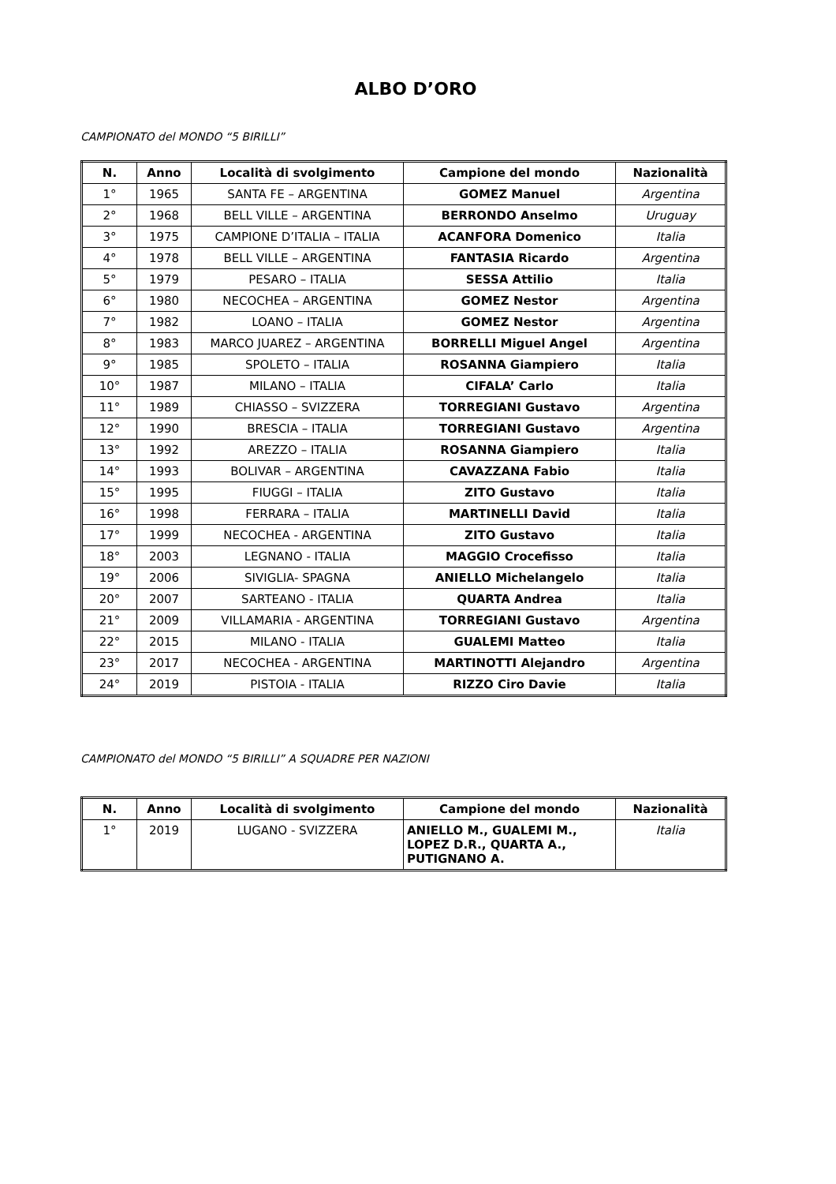ALBO D’ORO
CAMPIONATO del MONDO “5 BIRILLI”
| N. | Anno | Località di svolgimento | Campione del mondo | Nazionalità |
| --- | --- | --- | --- | --- |
| 1° | 1965 | SANTA FE – ARGENTINA | GOMEZ Manuel | Argentina |
| 2° | 1968 | BELL VILLE – ARGENTINA | BERRONDO Anselmo | Uruguay |
| 3° | 1975 | CAMPIONE D’ITALIA – ITALIA | ACANFORA Domenico | Italia |
| 4° | 1978 | BELL VILLE – ARGENTINA | FANTASIA Ricardo | Argentina |
| 5° | 1979 | PESARO – ITALIA | SESSA Attilio | Italia |
| 6° | 1980 | NECOCHEA – ARGENTINA | GOMEZ Nestor | Argentina |
| 7° | 1982 | LOANO – ITALIA | GOMEZ Nestor | Argentina |
| 8° | 1983 | MARCO JUAREZ – ARGENTINA | BORRELLI Miguel Angel | Argentina |
| 9° | 1985 | SPOLETO – ITALIA | ROSANNA Giampiero | Italia |
| 10° | 1987 | MILANO – ITALIA | CIFALA’ Carlo | Italia |
| 11° | 1989 | CHIASSO – SVIZZERA | TORREGIANI Gustavo | Argentina |
| 12° | 1990 | BRESCIA – ITALIA | TORREGIANI Gustavo | Argentina |
| 13° | 1992 | AREZZO – ITALIA | ROSANNA Giampiero | Italia |
| 14° | 1993 | BOLIVAR – ARGENTINA | CAVAZZANA Fabio | Italia |
| 15° | 1995 | FIUGGI – ITALIA | ZITO Gustavo | Italia |
| 16° | 1998 | FERRARA – ITALIA | MARTINELLI David | Italia |
| 17° | 1999 | NECOCHEA - ARGENTINA | ZITO Gustavo | Italia |
| 18° | 2003 | LEGNANO - ITALIA | MAGGIO Crocefisso | Italia |
| 19° | 2006 | SIVIGLIA- SPAGNA | ANIELLO Michelangelo | Italia |
| 20° | 2007 | SARTEANO - ITALIA | QUARTA Andrea | Italia |
| 21° | 2009 | VILLAMARIA - ARGENTINA | TORREGIANI Gustavo | Argentina |
| 22° | 2015 | MILANO - ITALIA | GUALEMI Matteo | Italia |
| 23° | 2017 | NECOCHEA - ARGENTINA | MARTINOTTI Alejandro | Argentina |
| 24° | 2019 | PISTOIA - ITALIA | RIZZO Ciro Davie | Italia |
CAMPIONATO del MONDO “5 BIRILLI” A SQUADRE PER NAZIONI
| N. | Anno | Località di svolgimento | Campione del mondo | Nazionalità |
| --- | --- | --- | --- | --- |
| 1° | 2019 | LUGANO - SVIZZERA | ANIELLO M., GUALEMI M., LOPEZ D.R., QUARTA A., PUTIGNANO A. | Italia |